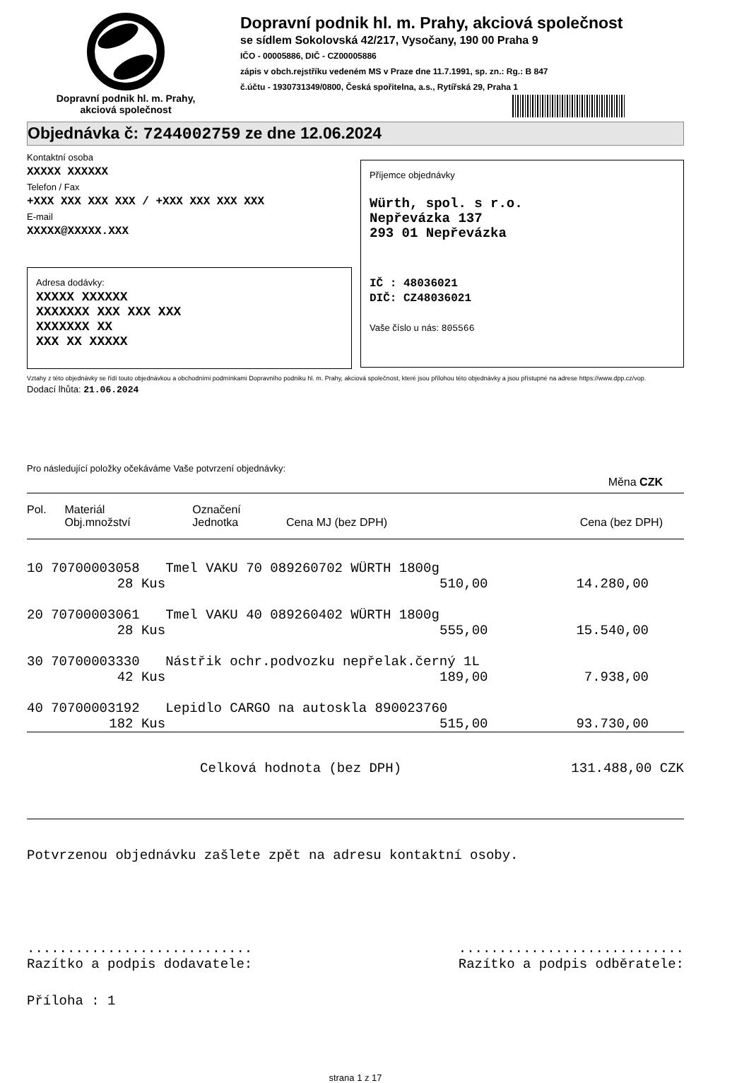Dopravní podnik hl. m. Prahy,
akciová společnost
Dopravní podnik hl. m. Prahy, akciová společnost
se sídlem Sokolovská 42/217, Vysočany, 190 00 Praha 9
IČO - 00005886, DIČ - CZ00005886
zápis v obch.rejstříku vedeném MS v Praze dne 11.7.1991, sp. zn.: Rg.: B 847
č.účtu - 1930731349/0800, Česká spořitelna, a.s., Rytířská 29, Praha 1
Objednávka č: 7244002759 ze dne 12.06.2024
Kontaktní osoba
XXXXX XXXXXX
Telefon / Fax
+XXX XXX XXX XXX / +XXX XXX XXX XXX
E-mail
XXXXX@XXXXX.XXX
Adresa dodávky:
XXXXX XXXXXX
XXXXXXX XXX XXX XXX
XXXXXXX XX
XXX XX XXXXX
Příjemce objednávky
Würth, spol. s r.o.
Nepřevázka 137
293 01 Nepřevázka
IČ : 48036021
DIČ: CZ48036021
Vaše číslo u nás: 805566
Vztahy z této objednávky se řídí touto objednávkou a obchodními podmínkami Dopravního podniku hl. m. Prahy, akciová společnost, které jsou přílohou této objednávky a jsou přístupné na adrese https://www.dpp.cz/vop.
Dodací lhůta: 21.06.2024
Pro následující položky očekáváme Vaše potvrzení objednávky:
Měna CZK
| Pol. | Materiál Obj.množství | Označení Jednotka | Cena MJ (bez DPH) | Cena (bez DPH) |
| 10 70700003058 | Tmel VAKU 70 089260702 WÜRTH 1800g | | |
| 28 Kus | 510,00 | | 14.280,00 |
| 20 70700003061 | Tmel VAKU 40 089260402 WÜRTH 1800g | | |
| 28 Kus | 555,00 | | 15.540,00 |
| 30 70700003330 | Nástřik ochr.podvozku nepřelak.černý 1L | | |
| 42 Kus | 189,00 | | 7.938,00 |
| 40 70700003192 | Lepidlo CARGO na autoskla 890023760 | | |
| 182 Kus | 515,00 | | 93.730,00 |
Celková hodnota (bez DPH) 131.488,00 CZK
Potvrzenou objednávku zašlete zpět na adresu kontaktní osoby.
............................
Razítko a podpis dodavatele:............................
Razítko a podpis odběratele:
Příloha : 1
strana 1 z 17